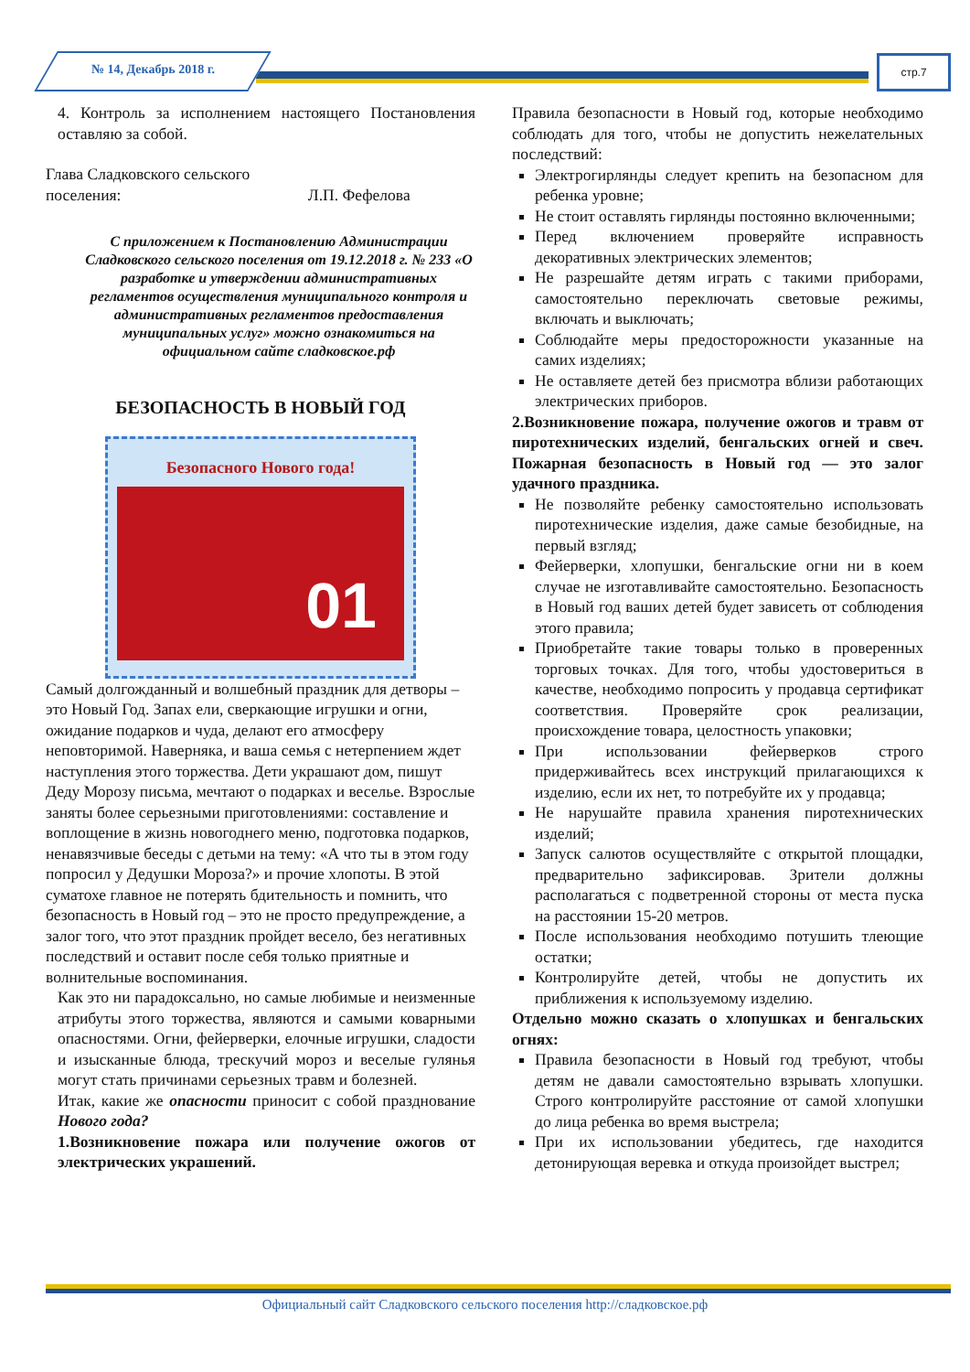№ 14, Декабрь 2018 г.
стр.7
4. Контроль за исполнением настоящего Постановления оставляю за собой.
Глава Сладковского сельского
поселения: Л.П. Фефелова
С приложением к Постановлению Администрации Сладковского сельского поселения от 19.12.2018 г. № 233 «О разработке и утверждении административных регламентов осуществления муниципального контроля и административных регламентов предоставления муниципальных услуг» можно ознакомиться на официальном сайте сладковское.рф
БЕЗОПАСНОСТЬ В НОВЫЙ ГОД
Безопасного Нового года!
01
Самый долгожданный и волшебный праздник для детворы – это Новый Год. Запах ели, сверкающие игрушки и огни, ожидание подарков и чуда, делают его атмосферу неповторимой. Наверняка, и ваша семья с нетерпением ждет наступления этого торжества. Дети украшают дом, пишут Деду Морозу письма, мечтают о подарках и веселье. Взрослые заняты более серьезными приготовлениями: составление и воплощение в жизнь новогоднего меню, подготовка подарков, ненавязчивые беседы с детьми на тему: «А что ты в этом году попросил у Дедушки Мороза?» и прочие хлопоты. В этой суматохе главное не потерять бдительность и помнить, что безопасность в Новый год – это не просто предупреждение, а залог того, что этот праздник пройдет весело, без негативных последствий и оставит после себя только приятные и волнительные воспоминания.
Как это ни парадоксально, но самые любимые и неизменные атрибуты этого торжества, являются и самыми коварными опасностями. Огни, фейерверки, елочные игрушки, сладости и изысканные блюда, трескучий мороз и веселые гулянья могут стать причинами серьезных травм и болезней.
Итак, какие же опасности приносит с собой празднование Нового года?
1.Возникновение пожара или получение ожогов от электрических украшений.
Правила безопасности в Новый год, которые необходимо соблюдать для того, чтобы не допустить нежелательных последствий:
Электрогирлянды следует крепить на безопасном для ребенка уровне;
Не стоит оставлять гирлянды постоянно включенными;
Перед включением проверяйте исправность декоративных электрических элементов;
Не разрешайте детям играть с такими приборами, самостоятельно переключать световые режимы, включать и выключать;
Соблюдайте меры предосторожности указанные на самих изделиях;
Не оставляете детей без присмотра вблизи работающих электрических приборов.
2.Возникновение пожара, получение ожогов и травм от пиротехнических изделий, бенгальских огней и свеч. Пожарная безопасность в Новый год — это залог удачного праздника.
Не позволяйте ребенку самостоятельно использовать пиротехнические изделия, даже самые безобидные, на первый взгляд;
Фейерверки, хлопушки, бенгальские огни ни в коем случае не изготавливайте самостоятельно. Безопасность в Новый год ваших детей будет зависеть от соблюдения этого правила;
Приобретайте такие товары только в проверенных торговых точках. Для того, чтобы удостовериться в качестве, необходимо попросить у продавца сертификат соответствия. Проверяйте срок реализации, происхождение товара, целостность упаковки;
При использовании фейерверков строго придерживайтесь всех инструкций прилагающихся к изделию, если их нет, то потребуйте их у продавца;
Не нарушайте правила хранения пиротехнических изделий;
Запуск салютов осуществляйте с открытой площадки, предварительно зафиксировав. Зрители должны располагаться с подветренной стороны от места пуска на расстоянии 15-20 метров.
После использования необходимо потушить тлеющие остатки;
Контролируйте детей, чтобы не допустить их приближения к используемому изделию.
Отдельно можно сказать о хлопушках и бенгальских огнях:
Правила безопасности в Новый год требуют, чтобы детям не давали самостоятельно взрывать хлопушки. Строго контролируйте расстояние от самой хлопушки до лица ребенка во время выстрела;
При их использовании убедитесь, где находится детонирующая веревка и откуда произойдет выстрел;
Официальный сайт Сладковского сельского поселения http://сладковское.рф